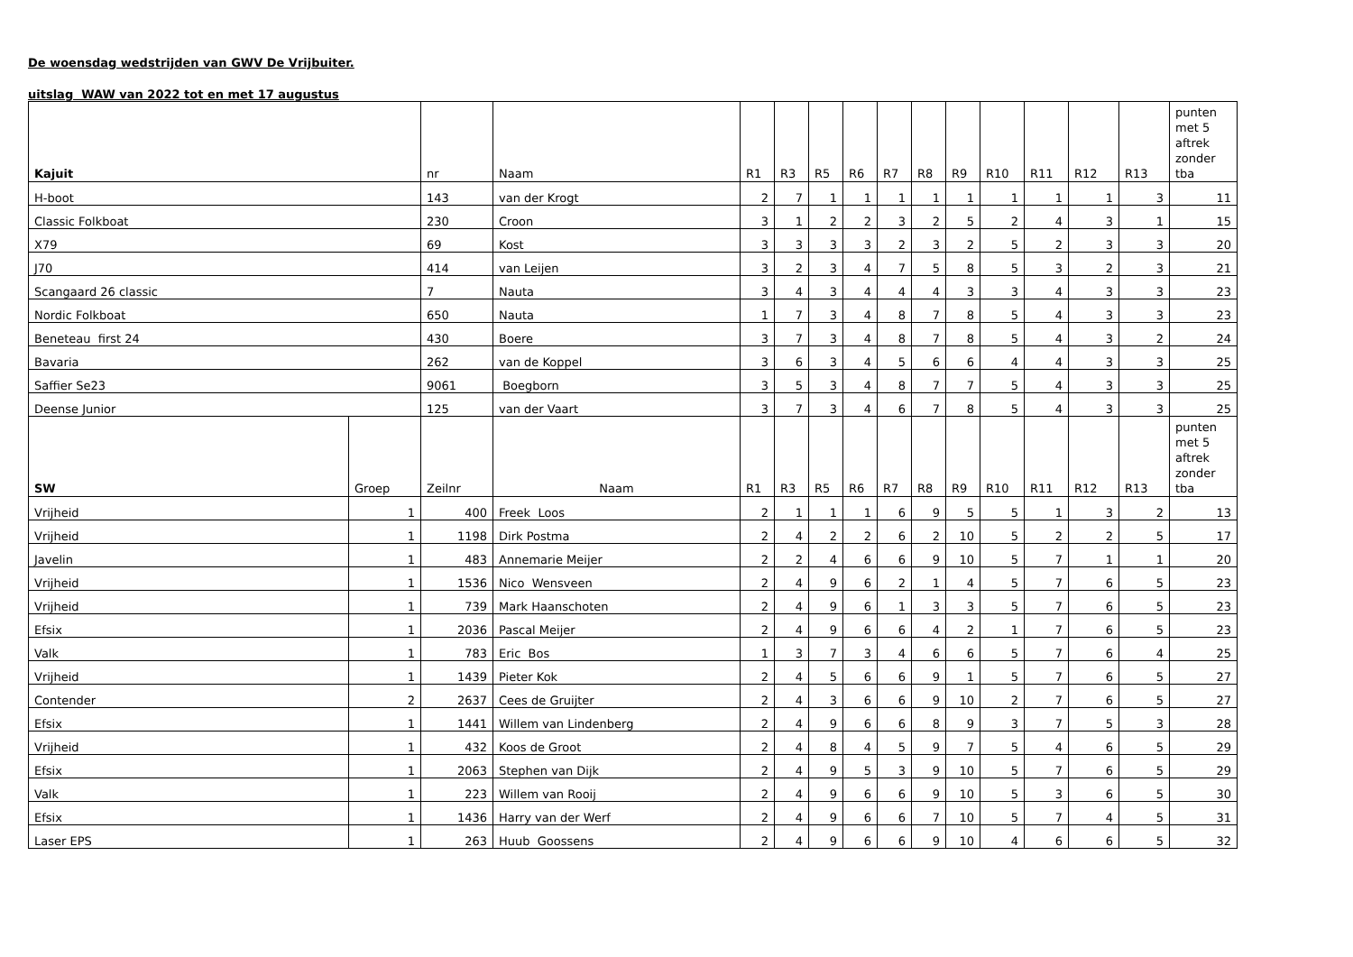De woensdag wedstrijden van GWV De Vrijbuiter.
uitslag WAW van 2022 tot en met 17 augustus
| Kajuit | | nr | Naam | R1 | R3 | R5 | R6 | R7 | R8 | R9 | R10 | R11 | R12 | R13 | punten met 5 aftrek zonder tba |
| H-boot | | 143 | van der Krogt | 2 | 7 | 1 | 1 | 1 | 1 | 1 | 1 | 1 | 1 | 3 | 11 |
| Classic Folkboat | | 230 | Croon | 3 | 1 | 2 | 2 | 3 | 2 | 5 | 2 | 4 | 3 | 1 | 15 |
| X79 | | 69 | Kost | 3 | 3 | 3 | 3 | 2 | 3 | 2 | 5 | 2 | 3 | 3 | 20 |
| J70 | | 414 | van Leijen | 3 | 2 | 3 | 4 | 7 | 5 | 8 | 5 | 3 | 2 | 3 | 21 |
| Scangaard 26 classic | | 7 | Nauta | 3 | 4 | 3 | 4 | 4 | 4 | 3 | 3 | 4 | 3 | 3 | 23 |
| Nordic Folkboat | | 650 | Nauta | 1 | 7 | 3 | 4 | 8 | 7 | 8 | 5 | 4 | 3 | 3 | 23 |
| Beneteau first 24 | | 430 | Boere | 3 | 7 | 3 | 4 | 8 | 7 | 8 | 5 | 4 | 3 | 2 | 24 |
| Bavaria | | 262 | van de Koppel | 3 | 6 | 3 | 4 | 5 | 6 | 6 | 4 | 4 | 3 | 3 | 25 |
| Saffier Se23 | | 9061 | Boegborn | 3 | 5 | 3 | 4 | 8 | 7 | 7 | 5 | 4 | 3 | 3 | 25 |
| Deense Junior | | 125 | van der Vaart | 3 | 7 | 3 | 4 | 6 | 7 | 8 | 5 | 4 | 3 | 3 | 25 |
| SW | Groep | Zeilnr | Naam | R1 | R3 | R5 | R6 | R7 | R8 | R9 | R10 | R11 | R12 | R13 | punten met 5 aftrek zonder tba |
| Vrijheid | 1 | 400 | Freek Loos | 2 | 1 | 1 | 1 | 6 | 9 | 5 | 5 | 1 | 3 | 2 | 13 |
| Vrijheid | 1 | 1198 | Dirk Postma | 2 | 4 | 2 | 2 | 6 | 2 | 10 | 5 | 2 | 2 | 5 | 17 |
| Javelin | 1 | 483 | Annemarie Meijer | 2 | 2 | 4 | 6 | 6 | 9 | 10 | 5 | 7 | 1 | 1 | 20 |
| Vrijheid | 1 | 1536 | Nico Wensveen | 2 | 4 | 9 | 6 | 2 | 1 | 4 | 5 | 7 | 6 | 5 | 23 |
| Vrijheid | 1 | 739 | Mark Haanschoten | 2 | 4 | 9 | 6 | 1 | 3 | 3 | 5 | 7 | 6 | 5 | 23 |
| Efsix | 1 | 2036 | Pascal Meijer | 2 | 4 | 9 | 6 | 6 | 4 | 2 | 1 | 7 | 6 | 5 | 23 |
| Valk | 1 | 783 | Eric Bos | 1 | 3 | 7 | 3 | 4 | 6 | 6 | 5 | 7 | 6 | 4 | 25 |
| Vrijheid | 1 | 1439 | Pieter Kok | 2 | 4 | 5 | 6 | 6 | 9 | 1 | 5 | 7 | 6 | 5 | 27 |
| Contender | 2 | 2637 | Cees de Gruijter | 2 | 4 | 3 | 6 | 6 | 9 | 10 | 2 | 7 | 6 | 5 | 27 |
| Efsix | 1 | 1441 | Willem van Lindenberg | 2 | 4 | 9 | 6 | 6 | 8 | 9 | 3 | 7 | 5 | 3 | 28 |
| Vrijheid | 1 | 432 | Koos de Groot | 2 | 4 | 8 | 4 | 5 | 9 | 7 | 5 | 4 | 6 | 5 | 29 |
| Efsix | 1 | 2063 | Stephen van Dijk | 2 | 4 | 9 | 5 | 3 | 9 | 10 | 5 | 7 | 6 | 5 | 29 |
| Valk | 1 | 223 | Willem van Rooij | 2 | 4 | 9 | 6 | 6 | 9 | 10 | 5 | 3 | 6 | 5 | 30 |
| Efsix | 1 | 1436 | Harry van der Werf | 2 | 4 | 9 | 6 | 6 | 7 | 10 | 5 | 7 | 4 | 5 | 31 |
| Laser EPS | 1 | 263 | Huub Goossens | 2 | 4 | 9 | 6 | 6 | 9 | 10 | 4 | 6 | 6 | 5 | 32 |